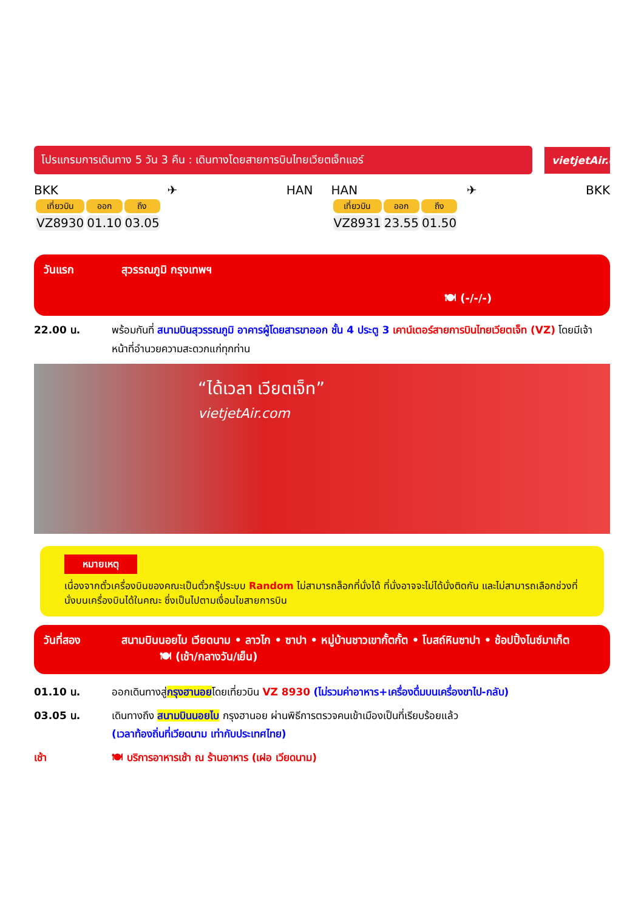โปรแกรมการเดินทาง 5 วัน 3 คืน : เดินทางโดยสายการบินไทยเวียตเจ็ทแอร์
vietjetAir.com
BKK ✈ HAN
| เที่ยวบิน | ออก | ถึง |
| --- | --- | --- |
| VZ8930 | 01.10 | 03.05 |
HAN ✈ BKK
| เที่ยวบิน | ออก | ถึง |
| --- | --- | --- |
| VZ8931 | 23.55 | 01.50 |
วันแรก สุวรรณภูมิ กรุงเทพฯ
🍽 (-/-/-)
22.00 น. พร้อมกันที่ สนามบินสุวรรณภูมิ อาคารผู้โดยสารขาออก ชั้น 4 ประตู 3 เคาน์เตอร์สายการบินไทยเวียตเจ็ท (VZ) โดยมีเจ้าหน้าที่อำนวยความสะดวกแก่ทุกท่าน
“ได้เวลา เวียตเจ็ท”
vietjetAir.com
หมายเหตุ
เนื่องจากตั๋วเครื่องบินของคณะเป็นตั๋วกรุ๊ประบบ Random ไม่สามารถล็อกที่นั่งได้ ที่นั่งอาจจะไม่ได้นั่งติดกัน และไม่สามารถเลือกช่วงที่นั่งบนเครื่องบินได้ในคณะ ซึ่งเป็นไปตามเงื่อนไขสายการบิน
วันที่สอง สนามบินนอยไบ เวียดนาม • ลาวไก • ซาปา • หมู่บ้านชาวเขากั้ตกั้ต • โบสถ์หินซาปา • ช้อปปิ้งไนซ์มาเก็ต 🍽 (เช้า/กลางวัน/เย็น)
01.10 น. ออกเดินทางสู่กรุงฮานอยโดยเที่ยวบิน VZ 8930 (ไม่รวมค่าอาหาร+เครื่องดื่มบนเครื่องขาไป-กลับ)
03.05 น. เดินทางถึง สนามบินนอยไบ กรุงฮานอย ผ่านพิธีการตรวจคนเข้าเมืองเป็นที่เรียบร้อยแล้ว
(เวลาท้องถิ่นที่เวียดนาม เท่ากับประเทศไทย)
เช้า 🍽 บริการอาหารเช้า ณ ร้านอาหาร (เฝอ เวียดนาม)